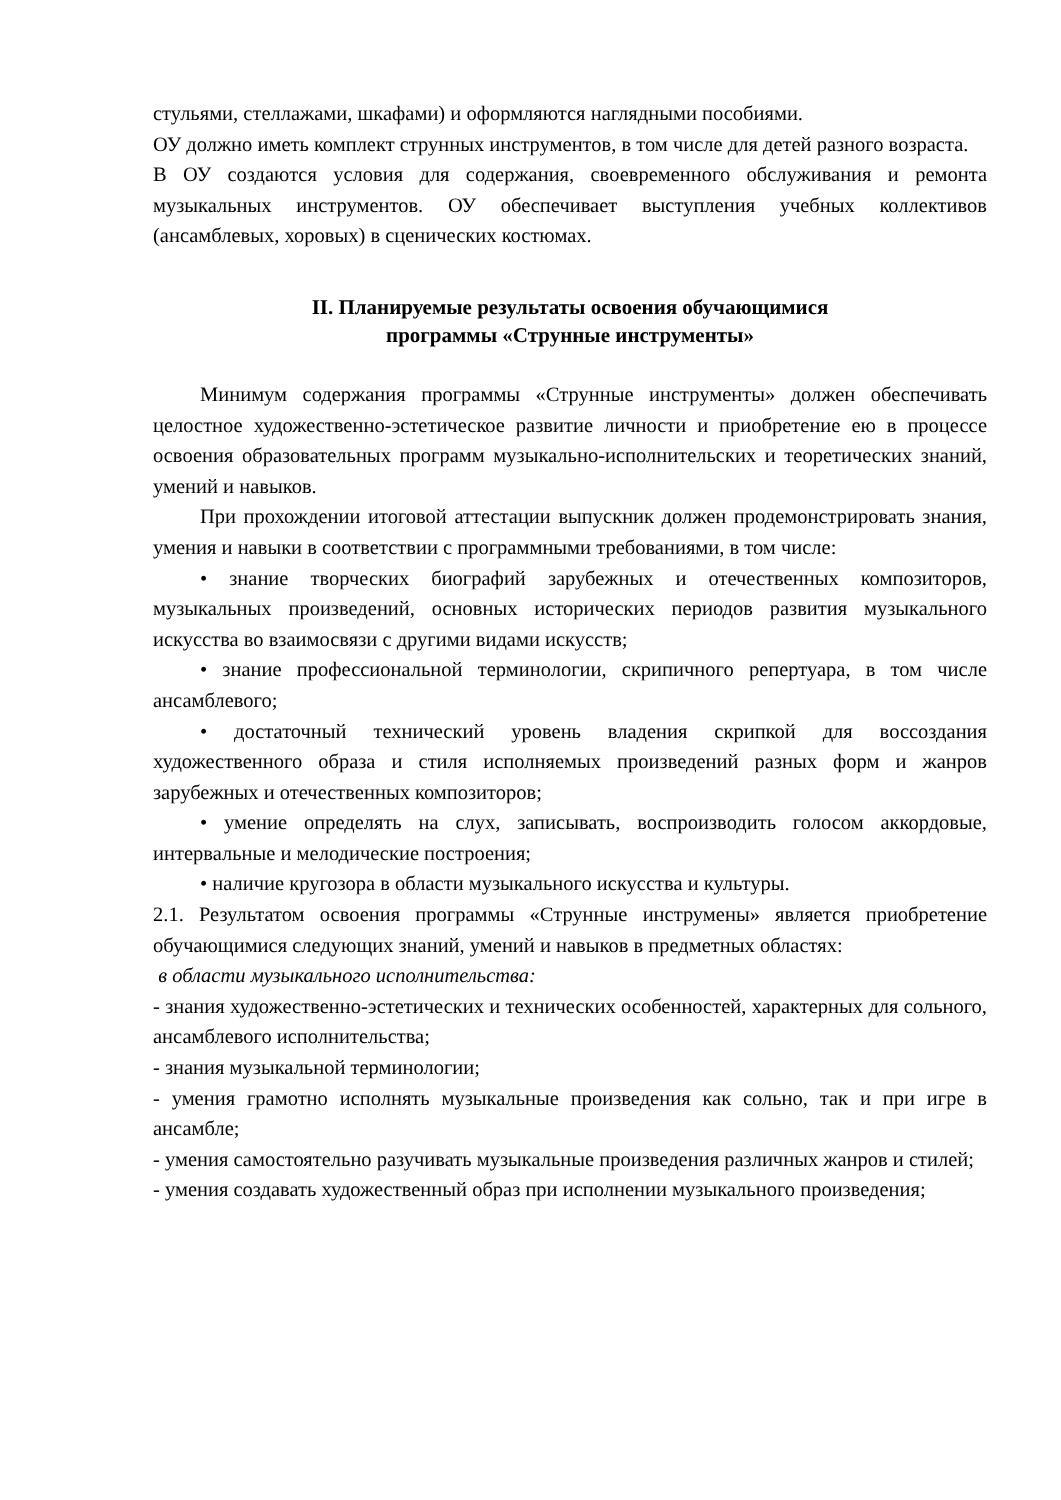стульями, стеллажами, шкафами) и оформляются наглядными пособиями.
ОУ должно иметь комплект струнных инструментов, в том числе для детей разного возраста.
В ОУ создаются условия для содержания, своевременного обслуживания и ремонта музыкальных инструментов. ОУ обеспечивает выступления учебных коллективов (ансамблевых, хоровых) в сценических костюмах.
II. Планируемые результаты освоения обучающимися
программы «Струнные инструменты»
Минимум содержания программы «Струнные инструменты» должен обеспечивать целостное художественно-эстетическое развитие личности и приобретение ею в процессе освоения образовательных программ музыкально-исполнительских и теоретических знаний, умений и навыков.
При прохождении итоговой аттестации выпускник должен продемонстрировать знания, умения и навыки в соответствии с программными требованиями, в том числе:
• знание творческих биографий зарубежных и отечественных композиторов, музыкальных произведений, основных исторических периодов развития музыкального искусства во взаимосвязи с другими видами искусств;
• знание профессиональной терминологии, скрипичного репертуара, в том числе ансамблевого;
• достаточный технический уровень владения скрипкой для воссоздания художественного образа и стиля исполняемых произведений разных форм и жанров зарубежных и отечественных композиторов;
• умение определять на слух, записывать, воспроизводить голосом аккордовые, интервальные и мелодические построения;
• наличие кругозора в области музыкального искусства и культуры.
2.1. Результатом освоения программы «Струнные инструмены» является приобретение обучающимися следующих знаний, умений и навыков в предметных областях:
в области музыкального исполнительства:
- знания художественно-эстетических и технических особенностей, характерных для сольного, ансамблевого исполнительства;
- знания музыкальной терминологии;
- умения грамотно исполнять музыкальные произведения как сольно, так и при игре в ансамбле;
- умения самостоятельно разучивать музыкальные произведения различных жанров и стилей;
- умения создавать художественный образ при исполнении музыкального произведения;